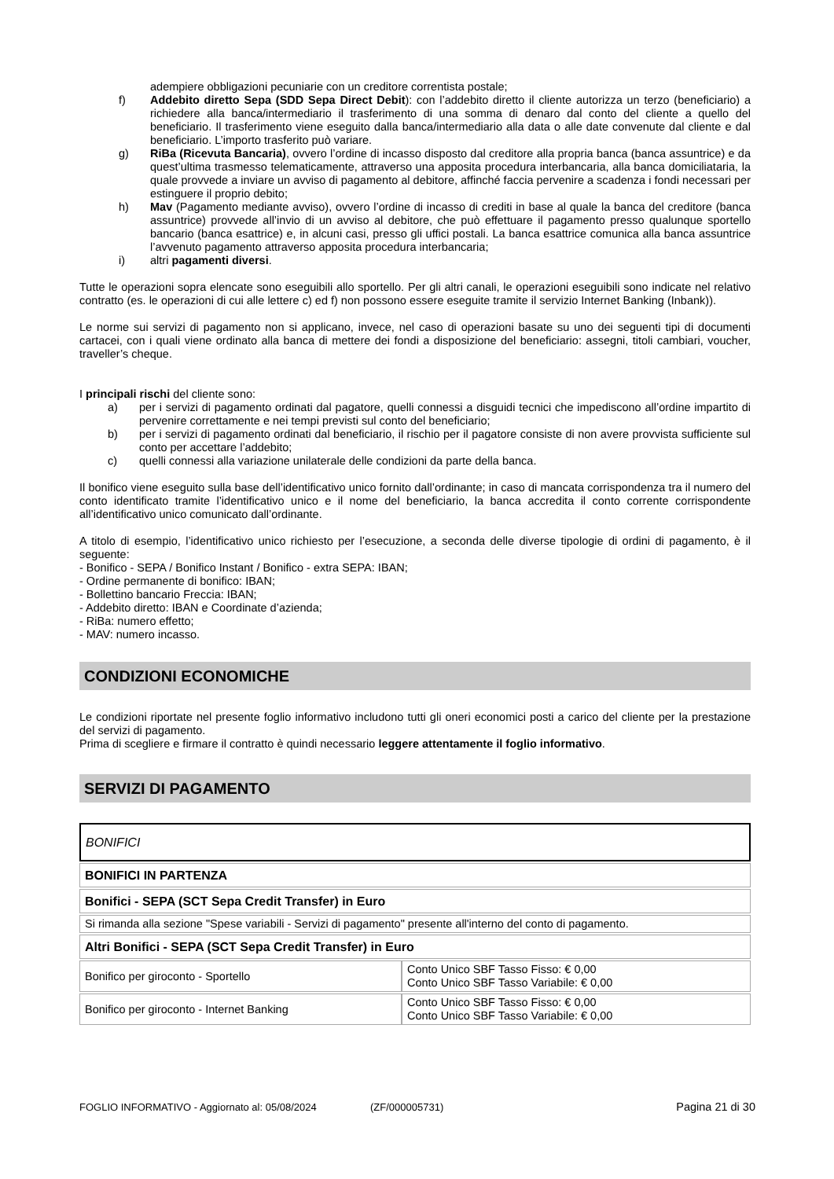adempiere obbligazioni pecuniarie con un creditore correntista postale;
f) Addebito diretto Sepa (SDD Sepa Direct Debit): con l’addebito diretto il cliente autorizza un terzo (beneficiario) a richiedere alla banca/intermediario il trasferimento di una somma di denaro dal conto del cliente a quello del beneficiario. Il trasferimento viene eseguito dalla banca/intermediario alla data o alle date convenute dal cliente e dal beneficiario. L’importo trasferito può variare.
g) RiBa (Ricevuta Bancaria), ovvero l’ordine di incasso disposto dal creditore alla propria banca (banca assuntrice) e da quest’ultima trasmesso telematicamente, attraverso una apposita procedura interbancaria, alla banca domiciliataria, la quale provvede a inviare un avviso di pagamento al debitore, affinché faccia pervenire a scadenza i fondi necessari per estinguere il proprio debito;
h) Mav (Pagamento mediante avviso), ovvero l’ordine di incasso di crediti in base al quale la banca del creditore (banca assuntrice) provvede all’invio di un avviso al debitore, che può effettuare il pagamento presso qualunque sportello bancario (banca esattrice) e, in alcuni casi, presso gli uffici postali. La banca esattrice comunica alla banca assuntrice l’avvenuto pagamento attraverso apposita procedura interbancaria;
i) altri pagamenti diversi.
Tutte le operazioni sopra elencate sono eseguibili allo sportello. Per gli altri canali, le operazioni eseguibili sono indicate nel relativo contratto (es. le operazioni di cui alle lettere c) ed f) non possono essere eseguite tramite il servizio Internet Banking (Inbank)).
Le norme sui servizi di pagamento non si applicano, invece, nel caso di operazioni basate su uno dei seguenti tipi di documenti cartacei, con i quali viene ordinato alla banca di mettere dei fondi a disposizione del beneficiario: assegni, titoli cambiari, voucher, traveller’s cheque.
I principali rischi del cliente sono:
a) per i servizi di pagamento ordinati dal pagatore, quelli connessi a disguidi tecnici che impediscono all’ordine impartito di pervenire correttamente e nei tempi previsti sul conto del beneficiario;
b) per i servizi di pagamento ordinati dal beneficiario, il rischio per il pagatore consiste di non avere provvista sufficiente sul conto per accettare l’addebito;
c) quelli connessi alla variazione unilaterale delle condizioni da parte della banca.
Il bonifico viene eseguito sulla base dell’identificativo unico fornito dall’ordinante; in caso di mancata corrispondenza tra il numero del conto identificato tramite l’identificativo unico e il nome del beneficiario, la banca accredita il conto corrente corrispondente all’identificativo unico comunicato dall’ordinante.
A titolo di esempio, l’identificativo unico richiesto per l’esecuzione, a seconda delle diverse tipologie di ordini di pagamento, è il seguente:
- Bonifico - SEPA / Bonifico Instant / Bonifico - extra SEPA: IBAN;
- Ordine permanente di bonifico: IBAN;
- Bollettino bancario Freccia: IBAN;
- Addebito diretto: IBAN e Coordinate d’azienda;
- RiBa: numero effetto;
- MAV: numero incasso.
CONDIZIONI ECONOMICHE
Le condizioni riportate nel presente foglio informativo includono tutti gli oneri economici posti a carico del cliente per la prestazione del servizi di pagamento.
Prima di scegliere e firmare il contratto è quindi necessario leggere attentamente il foglio informativo.
SERVIZI DI PAGAMENTO
BONIFICI
| BONIFICI IN PARTENZA | |
| Bonifici - SEPA (SCT Sepa Credit Transfer) in Euro | |
| Si rimanda alla sezione "Spese variabili - Servizi di pagamento" presente all'interno del conto di pagamento. | |
| Altri Bonifici - SEPA (SCT Sepa Credit Transfer) in Euro | |
| Bonifico per giroconto - Sportello | Conto Unico SBF Tasso Fisso: € 0,00 Conto Unico SBF Tasso Variabile: € 0,00 |
| Bonifico per giroconto - Internet Banking | Conto Unico SBF Tasso Fisso: € 0,00 Conto Unico SBF Tasso Variabile: € 0,00 |
FOGLIO INFORMATIVO - Aggiornato al: 05/08/2024 (ZF/000005731) Pagina 21 di 30